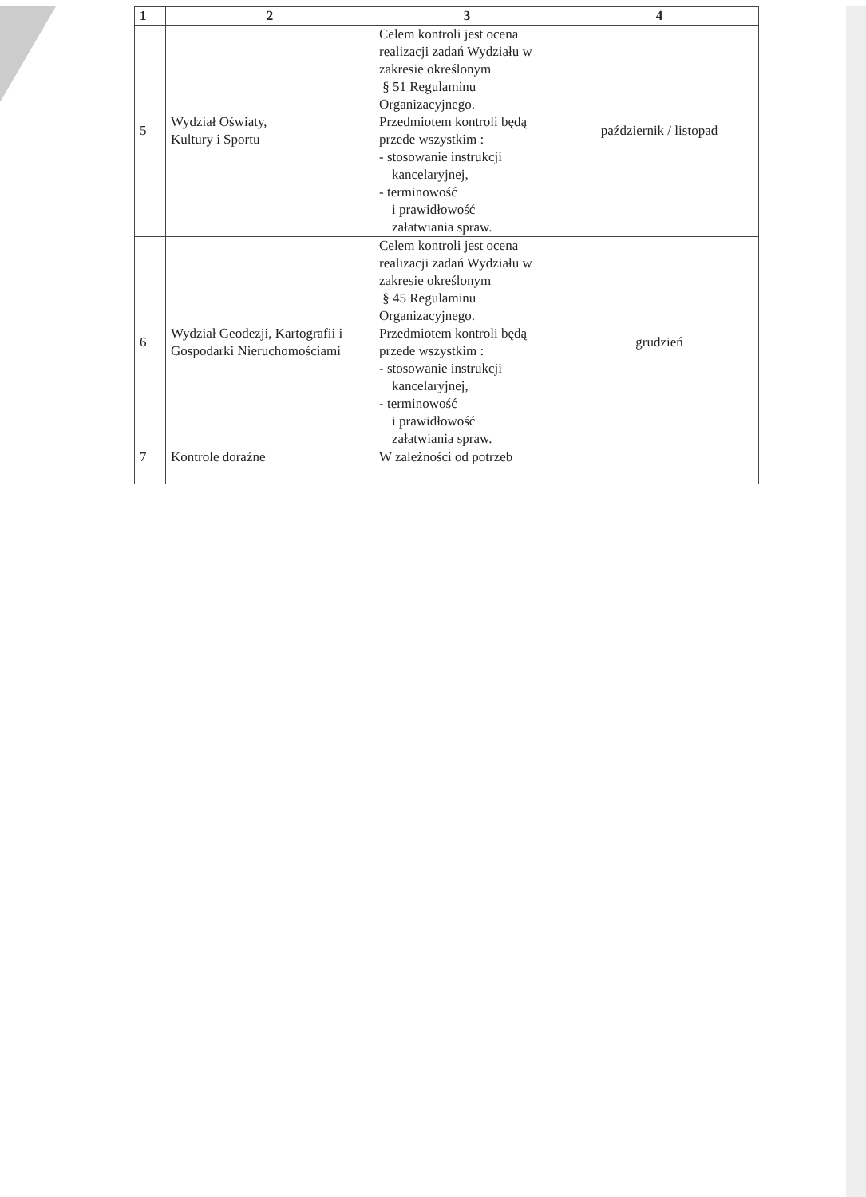| 1 | 2 | 3 | 4 |
| --- | --- | --- | --- |
| 5 | Wydział Oświaty, Kultury i Sportu | Celem kontroli jest ocena realizacji zadań Wydziału w zakresie określonym § 51 Regulaminu Organizacyjnego. Przedmiotem kontroli będą przede wszystkim : - stosowanie instrukcji kancelaryjnej, - terminowość i prawidłowość załatwiania spraw. | październik / listopad |
| 6 | Wydział Geodezji, Kartografii i Gospodarki Nieruchomościami | Celem kontroli jest ocena realizacji zadań Wydziału w zakresie określonym § 45 Regulaminu Organizacyjnego. Przedmiotem kontroli będą przede wszystkim : - stosowanie instrukcji kancelaryjnej, - terminowość i prawidłowość załatwiania spraw. | grudzień |
| 7 | Kontrole doraźne | W zależności od potrzeb | |